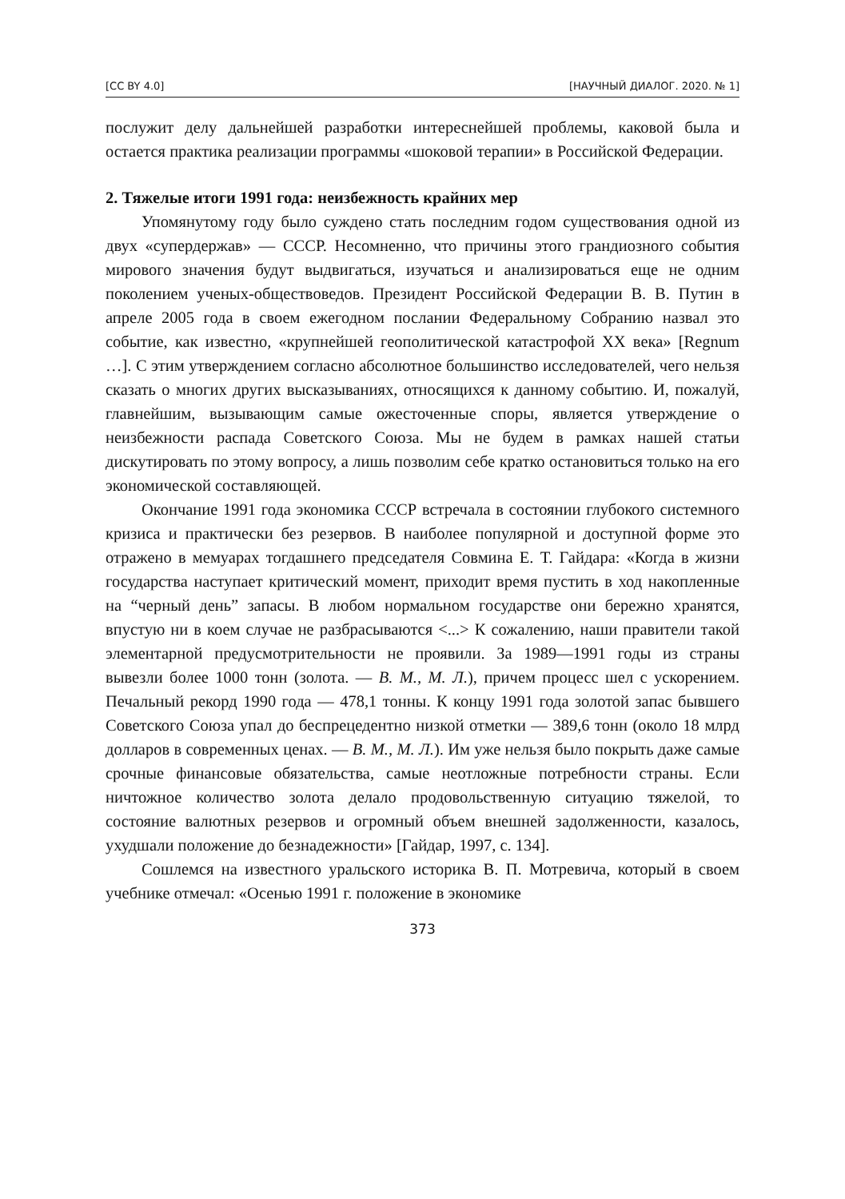[CC BY 4.0] [НАУЧНЫЙ ДИАЛОГ. 2020. № 1]
послужит делу дальнейшей разработки интереснейшей проблемы, каковой была и остается практика реализации программы «шоковой терапии» в Российской Федерации.
2. Тяжелые итоги 1991 года: неизбежность крайних мер
Упомянутому году было суждено стать последним годом существования одной из двух «супердержав» — СССР. Несомненно, что причины этого грандиозного события мирового значения будут выдвигаться, изучаться и анализироваться еще не одним поколением ученых-обществоведов. Президент Российской Федерации В. В. Путин в апреле 2005 года в своем ежегодном послании Федеральному Собранию назвал это событие, как известно, «крупнейшей геополитической катастрофой XX века» [Regnum …]. С этим утверждением согласно абсолютное большинство исследователей, чего нельзя сказать о многих других высказываниях, относящихся к данному событию. И, пожалуй, главнейшим, вызывающим самые ожесточенные споры, является утверждение о неизбежности распада Советского Союза. Мы не будем в рамках нашей статьи дискутировать по этому вопросу, а лишь позволим себе кратко остановиться только на его экономической составляющей.
Окончание 1991 года экономика СССР встречала в состоянии глубокого системного кризиса и практически без резервов. В наиболее популярной и доступной форме это отражено в мемуарах тогдашнего председателя Совмина Е. Т. Гайдара: «Когда в жизни государства наступает критический момент, приходит время пустить в ход накопленные на “черный день” запасы. В любом нормальном государстве они бережно хранятся, впустую ни в коем случае не разбрасываются <...> К сожалению, наши правители такой элементарной предусмотрительности не проявили. За 1989—1991 годы из страны вывезли более 1000 тонн (золота. — В. М., М. Л.), причем процесс шел с ускорением. Печальный рекорд 1990 года — 478,1 тонны. К концу 1991 года золотой запас бывшего Советского Союза упал до беспрецедентно низкой отметки — 389,6 тонн (около 18 млрд долларов в современных ценах. — В. М., М. Л.). Им уже нельзя было покрыть даже самые срочные финансовые обязательства, самые неотложные потребности страны. Если ничтожное количество золота делало продовольственную ситуацию тяжелой, то состояние валютных резервов и огромный объем внешней задолженности, казалось, ухудшали положение до безнадежности» [Гайдар, 1997, с. 134].
Сошлемся на известного уральского историка В. П. Мотревича, который в своем учебнике отмечал: «Осенью 1991 г. положение в экономике
373